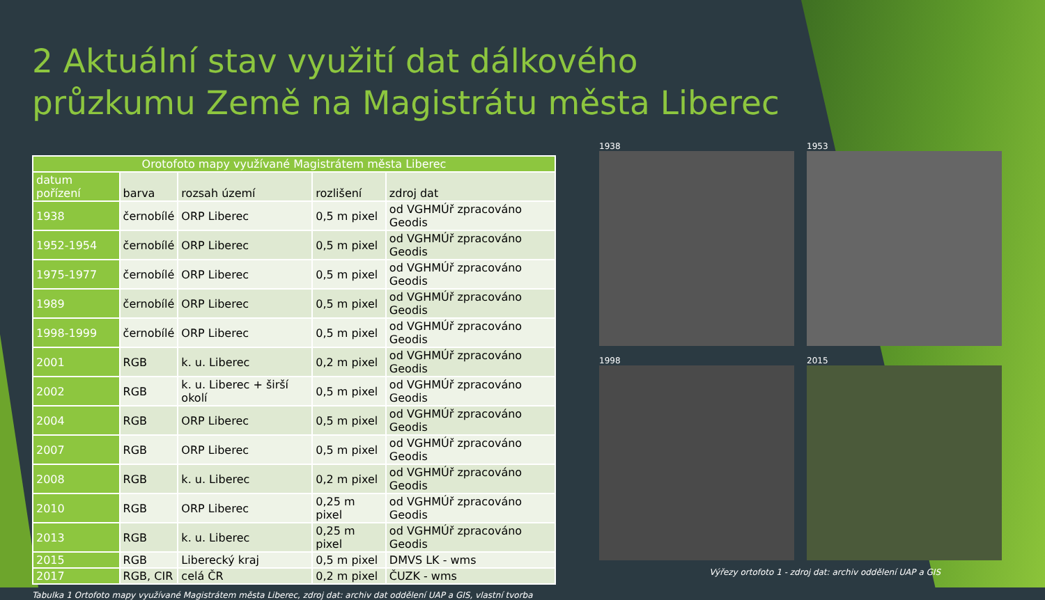2 Aktuální stav využití dat dálkového průzkumu Země na Magistrátu města Liberec
| Orotofoto mapy využívané Magistrátem města Liberec | | | | |
| --- | --- | --- | --- | --- |
| datum pořízení | barva | rozsah území | rozlišení | zdroj dat |
| 1938 | černobílé | ORP Liberec | 0,5 m pixel | od VGHMÚř zpracováno Geodis |
| 1952-1954 | černobílé | ORP Liberec | 0,5 m pixel | od VGHMÚř zpracováno Geodis |
| 1975-1977 | černobílé | ORP Liberec | 0,5 m pixel | od VGHMÚř zpracováno Geodis |
| 1989 | černobílé | ORP Liberec | 0,5 m pixel | od VGHMÚř zpracováno Geodis |
| 1998-1999 | černobílé | ORP Liberec | 0,5 m pixel | od VGHMÚř zpracováno Geodis |
| 2001 | RGB | k. u. Liberec | 0,2 m pixel | od VGHMÚř zpracováno Geodis |
| 2002 | RGB | k. u. Liberec + širší okolí | 0,5 m pixel | od VGHMÚř zpracováno Geodis |
| 2004 | RGB | ORP Liberec | 0,5 m pixel | od VGHMÚř zpracováno Geodis |
| 2007 | RGB | ORP Liberec | 0,5 m pixel | od VGHMÚř zpracováno Geodis |
| 2008 | RGB | k. u. Liberec | 0,2 m pixel | od VGHMÚř zpracováno Geodis |
| 2010 | RGB | ORP Liberec | 0,25 m pixel | od VGHMÚř zpracováno Geodis |
| 2013 | RGB | k. u. Liberec | 0,25 m pixel | od VGHMÚř zpracováno Geodis |
| 2015 | RGB | Liberecký kraj | 0,5 m pixel | DMVS LK - wms |
| 2017 | RGB, CIR | celá ČR | 0,2 m pixel | ČUZK - wms |
Tabulka 1 Ortofoto mapy využívané Magistrátem města Liberec, zdroj dat: archiv dat oddělení UAP a GIS, vlastní tvorba
1938
1953
1998
2015
Výřezy ortofoto 1 - zdroj dat: archiv oddělení UAP a GIS